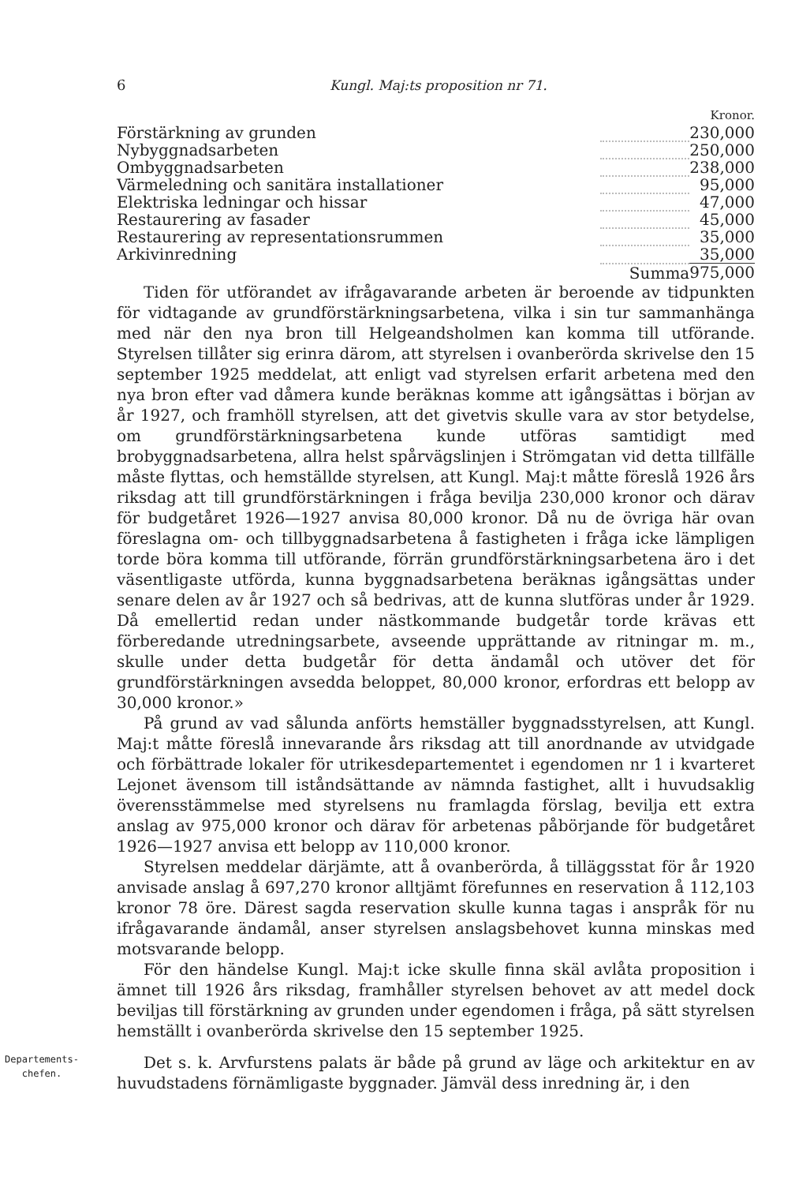6 Kungl. Maj:ts proposition nr 71.
| | | Kronor. |
| Förstärkning av grunden | | 230,000 |
| Nybyggnadsarbeten | | 250,000 |
| Ombyggnadsarbeten | | 238,000 |
| Värmeledning och sanitära installationer | | 95,000 |
| Elektriska ledningar och hissar | | 47,000 |
| Restaurering av fasader | | 45,000 |
| Restaurering av representationsrummen | | 35,000 |
| Arkivinredning | | 35,000 |
| | Summa | 975,000 |
Tiden för utförandet av ifrågavarande arbeten är beroende av tidpunkten för vidtagande av grundförstärkningsarbetena, vilka i sin tur sammanhänga med när den nya bron till Helgeandsholmen kan komma till utförande. Styrelsen tillåter sig erinra därom, att styrelsen i ovanberörda skrivelse den 15 september 1925 meddelat, att enligt vad styrelsen erfarit arbetena med den nya bron efter vad dåmera kunde beräknas komme att igångsättas i början av år 1927, och framhöll styrelsen, att det givetvis skulle vara av stor betydelse, om grundförstärkningsarbetena kunde utföras samtidigt med brobyggnadsarbetena, allra helst spårvägslinjen i Strömgatan vid detta tillfälle måste flyttas, och hemställde styrelsen, att Kungl. Maj:t måtte föreslå 1926 års riksdag att till grundförstärkningen i fråga bevilja 230,000 kronor och därav för budgetåret 1926—1927 anvisa 80,000 kronor. Då nu de övriga här ovan föreslagna om- och tillbyggnadsarbetena å fastigheten i fråga icke lämpligen torde böra komma till utförande, förrän grundförstärkningsarbetena äro i det väsentligaste utförda, kunna byggnadsarbetena beräknas igångsättas under senare delen av år 1927 och så bedrivas, att de kunna slutföras under år 1929. Då emellertid redan under nästkommande budgetår torde krävas ett förberedande utredningsarbete, avseende upprättande av ritningar m. m., skulle under detta budgetår för detta ändamål och utöver det för grundförstärkningen avsedda beloppet, 80,000 kronor, erfordras ett belopp av 30,000 kronor.»
På grund av vad sålunda anförts hemställer byggnadsstyrelsen, att Kungl. Maj:t måtte föreslå innevarande års riksdag att till anordnande av utvidgade och förbättrade lokaler för utrikesdepartementet i egendomen nr 1 i kvarteret Lejonet ävensom till iståndsättande av nämnda fastighet, allt i huvudsaklig överensstämmelse med styrelsens nu framlagda förslag, bevilja ett extra anslag av 975,000 kronor och därav för arbetenas påbörjande för budgetåret 1926—1927 anvisa ett belopp av 110,000 kronor.
Styrelsen meddelar därjämte, att å ovanberörda, å tilläggsstat för år 1920 anvisade anslag å 697,270 kronor alltjämt förefunnes en reservation å 112,103 kronor 78 öre. Därest sagda reservation skulle kunna tagas i anspråk för nu ifrågavarande ändamål, anser styrelsen anslagsbehovet kunna minskas med motsvarande belopp.
För den händelse Kungl. Maj:t icke skulle finna skäl avlåta proposition i ämnet till 1926 års riksdag, framhåller styrelsen behovet av att medel dock beviljas till förstärkning av grunden under egendomen i fråga, på sätt styrelsen hemställt i ovanberörda skrivelse den 15 september 1925.
Departements-
chefen.
Det s. k. Arvfurstens palats är både på grund av läge och arkitektur en av huvudstadens förnämligaste byggnader. Jämväl dess inredning är, i den